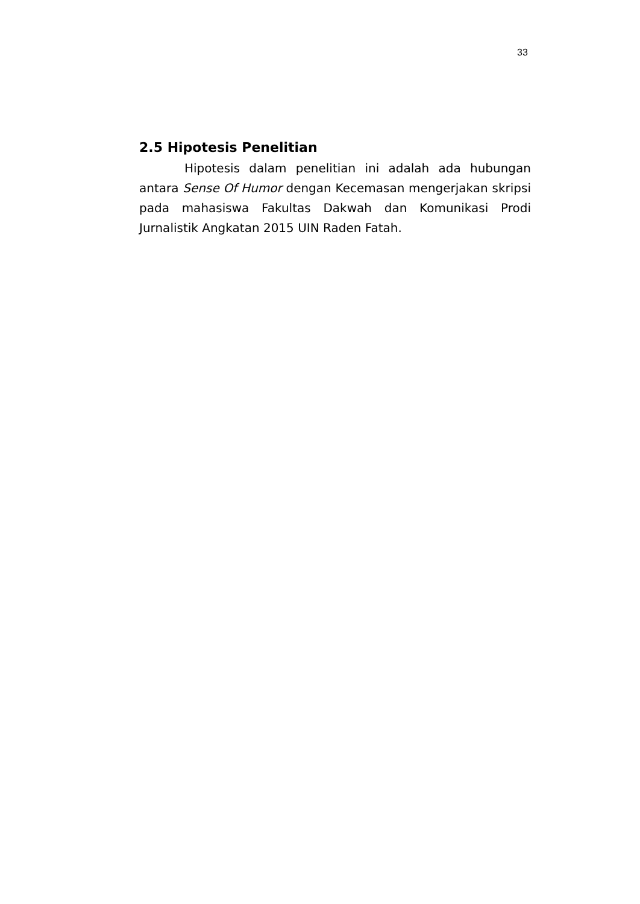33
2.5 Hipotesis Penelitian
Hipotesis dalam penelitian ini adalah ada hubungan antara Sense Of Humor dengan Kecemasan mengerjakan skripsi pada mahasiswa Fakultas Dakwah dan Komunikasi Prodi Jurnalistik Angkatan 2015 UIN Raden Fatah.